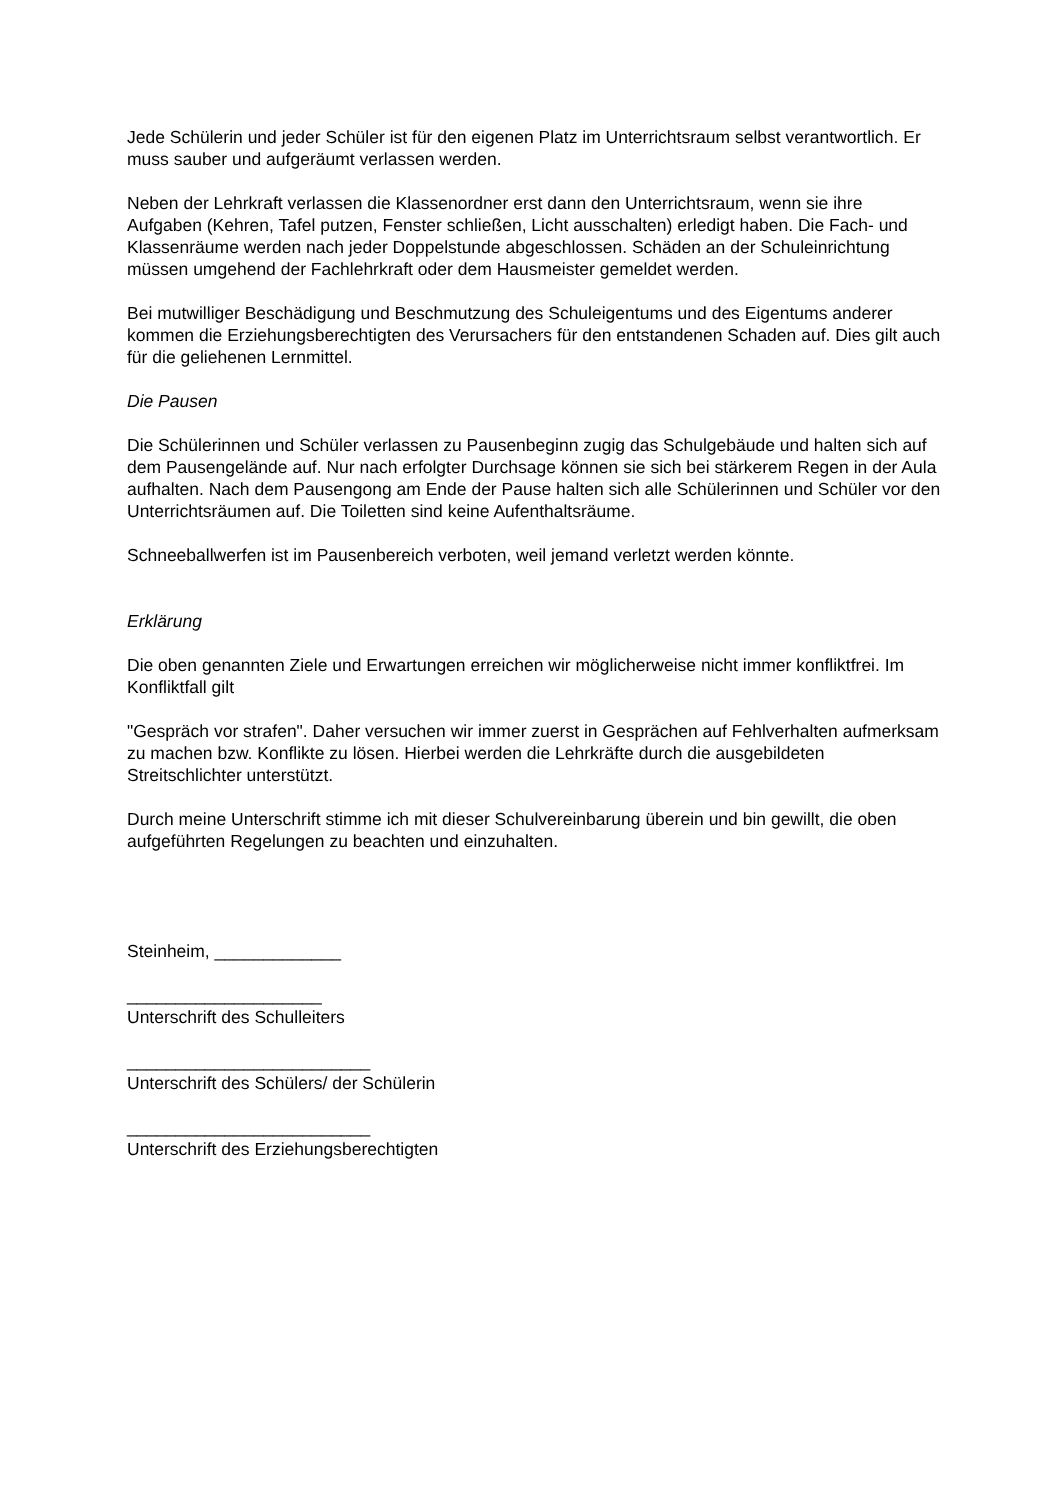Jede Schülerin und jeder Schüler ist für den eigenen Platz im Unterrichtsraum selbst verantwortlich. Er muss sauber und aufgeräumt verlassen werden.
Neben der Lehrkraft verlassen die Klassenordner erst dann den Unterrichtsraum, wenn sie ihre Aufgaben (Kehren, Tafel putzen, Fenster schließen, Licht ausschalten) erledigt haben. Die Fach- und Klassenräume werden nach jeder Doppelstunde abgeschlossen. Schäden an der Schuleinrichtung müssen umgehend der Fachlehrkraft oder dem Hausmeister gemeldet werden.
Bei mutwilliger Beschädigung und Beschmutzung des Schuleigentums und des Eigentums anderer kommen die Erziehungsberechtigten des Verursachers für den entstandenen Schaden auf. Dies gilt auch für die geliehenen Lernmittel.
Die Pausen
Die Schülerinnen und Schüler verlassen zu Pausenbeginn zugig das Schulgebäude und halten sich auf dem Pausengelände auf. Nur nach erfolgter Durchsage können sie sich bei stärkerem Regen in der Aula aufhalten. Nach dem Pausengong am Ende der Pause halten sich alle Schülerinnen und Schüler vor den Unterrichtsräumen auf. Die Toiletten sind keine Aufenthaltsräume.
Schneeballwerfen ist im Pausenbereich verboten, weil jemand verletzt werden könnte.
Erklärung
Die oben genannten Ziele und Erwartungen erreichen wir möglicherweise nicht immer konfliktfrei. Im Konfliktfall gilt
"Gespräch vor strafen". Daher versuchen wir immer zuerst in Gesprächen auf Fehlverhalten aufmerksam zu machen bzw. Konflikte zu lösen. Hierbei werden die Lehrkräfte durch die ausgebildeten Streitschlichter unterstützt.
Durch meine Unterschrift stimme ich mit dieser Schulvereinbarung überein und bin gewillt, die oben aufgeführten Regelungen zu beachten und einzuhalten.
Steinheim, _____________
____________________
Unterschrift des Schulleiters
_________________________
Unterschrift des Schülers/ der Schülerin
_________________________
Unterschrift des Erziehungsberechtigten